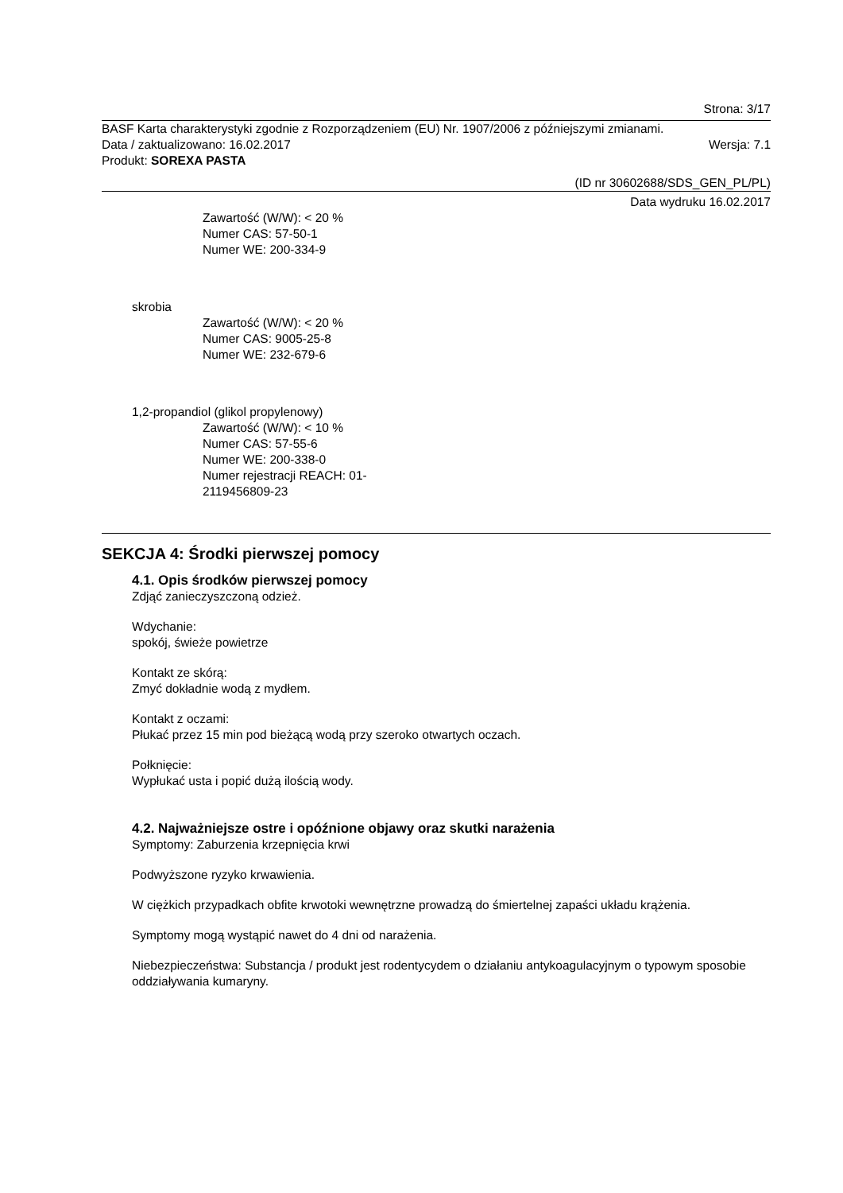Strona: 3/17
BASF Karta charakterystyki zgodnie z Rozporządzeniem (EU) Nr. 1907/2006 z późniejszymi zmianami.
Data / zaktualizowano: 16.02.2017 Wersja: 7.1
Produkt: SOREXA PASTA
(ID nr 30602688/SDS_GEN_PL/PL)
Data wydruku 16.02.2017
Zawartość (W/W): < 20 %
Numer CAS: 57-50-1
Numer WE: 200-334-9
skrobia
Zawartość (W/W): < 20 %
Numer CAS: 9005-25-8
Numer WE: 232-679-6
1,2-propandiol (glikol propylenowy)
Zawartość (W/W): < 10 %
Numer CAS: 57-55-6
Numer WE: 200-338-0
Numer rejestracji REACH: 01-
2119456809-23
SEKCJA 4: Środki pierwszej pomocy
4.1. Opis środków pierwszej pomocy
Zdjąć zanieczyszczoną odzież.
Wdychanie:
spokój, świeże powietrze
Kontakt ze skórą:
Zmyć dokładnie wodą z mydłem.
Kontakt z oczami:
Płukać przez 15 min pod bieżącą wodą przy szeroko otwartych oczach.
Połknięcie:
Wypłukać usta i popić dużą ilością wody.
4.2. Najważniejsze ostre i opóźnione objawy oraz skutki narażenia
Symptomy: Zaburzenia krzepnięcia krwi
Podwyższone ryzyko krwawienia.
W ciężkich przypadkach obfite krwotoki wewnętrzne prowadzą do śmiertelnej zapaści układu krążenia.
Symptomy mogą wystąpić nawet do 4 dni od narażenia.
Niebezpieczeństwa: Substancja / produkt jest rodentycydem o działaniu antykoagulacyjnym o typowym sposobie oddziaływania kumaryny.